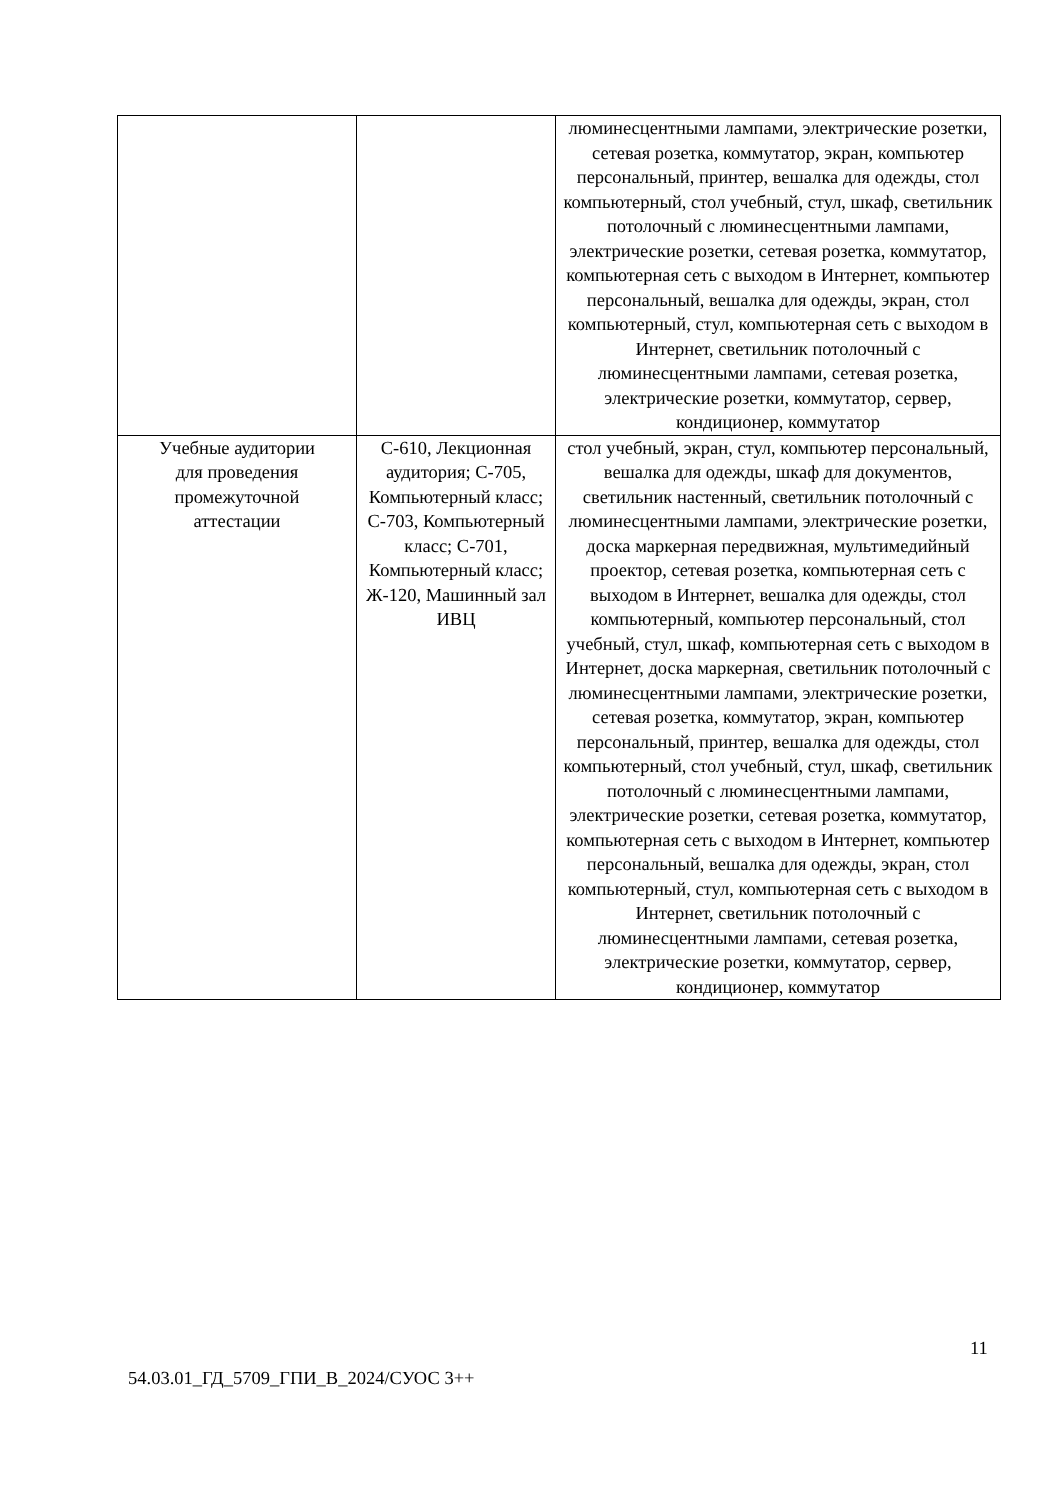| | | люминесцентными лампами, электрические розетки, сетевая розетка, коммутатор, экран, компьютер персональный, принтер, вешалка для одежды, стол компьютерный, стол учебный, стул, шкаф, светильник потолочный с люминесцентными лампами, электрические розетки, сетевая розетка, коммутатор, компьютерная сеть с выходом в Интернет, компьютер персональный, вешалка для одежды, экран, стол компьютерный, стул, компьютерная сеть с выходом в Интернет, светильник потолочный с люминесцентными лампами, сетевая розетка, электрические розетки, коммутатор, сервер, кондиционер, коммутатор |
| Учебные аудитории для проведения промежуточной аттестации | С-610, Лекционная аудитория; С-705, Компьютерный класс; С-703, Компьютерный класс; С-701, Компьютерный класс; Ж-120, Машинный зал ИВЦ | стол учебный, экран, стул, компьютер персональный, вешалка для одежды, шкаф для документов, светильник настенный, светильник потолочный с люминесцентными лампами, электрические розетки, доска маркерная передвижная, мультимедийный проектор, сетевая розетка, компьютерная сеть с выходом в Интернет, вешалка для одежды, стол компьютерный, компьютер персональный, стол учебный, стул, шкаф, компьютерная сеть с выходом в Интернет, доска маркерная, светильник потолочный с люминесцентными лампами, электрические розетки, сетевая розетка, коммутатор, экран, компьютер персональный, принтер, вешалка для одежды, стол компьютерный, стол учебный, стул, шкаф, светильник потолочный с люминесцентными лампами, электрические розетки, сетевая розетка, коммутатор, компьютерная сеть с выходом в Интернет, компьютер персональный, вешалка для одежды, экран, стол компьютерный, стул, компьютерная сеть с выходом в Интернет, светильник потолочный с люминесцентными лампами, сетевая розетка, электрические розетки, коммутатор, сервер, кондиционер, коммутатор |
11
54.03.01_ГД_5709_ГПИ_В_2024/СУОС 3++